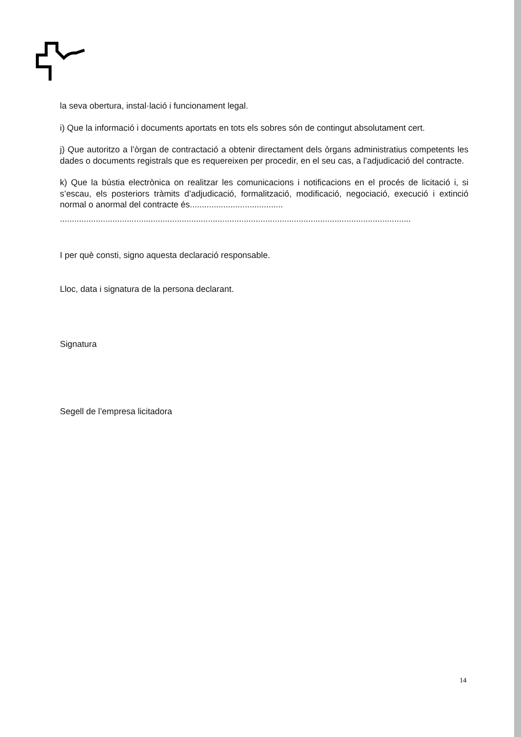la seva obertura, instal·lació i funcionament legal.
i) Que la informació i documents aportats en tots els sobres són de contingut absolutament cert.
j) Que autoritzo a l’òrgan de contractació a obtenir directament dels òrgans administratius competents les dades o documents registrals que es requereixen per procedir, en el seu cas, a l’adjudicació del contracte.
k) Que la bústia electrònica on realitzar les comunicacions i notificacions en el procés de licitació i, si s’escau, els posteriors tràmits d’adjudicació, formalització, modificació, negociació, execució i extinció normal o anormal del contracte és.......................................
...................................................................................................................................................
I per què consti, signo aquesta declaració responsable.
Lloc, data i signatura de la persona declarant.
Signatura
Segell de l’empresa licitadora
14